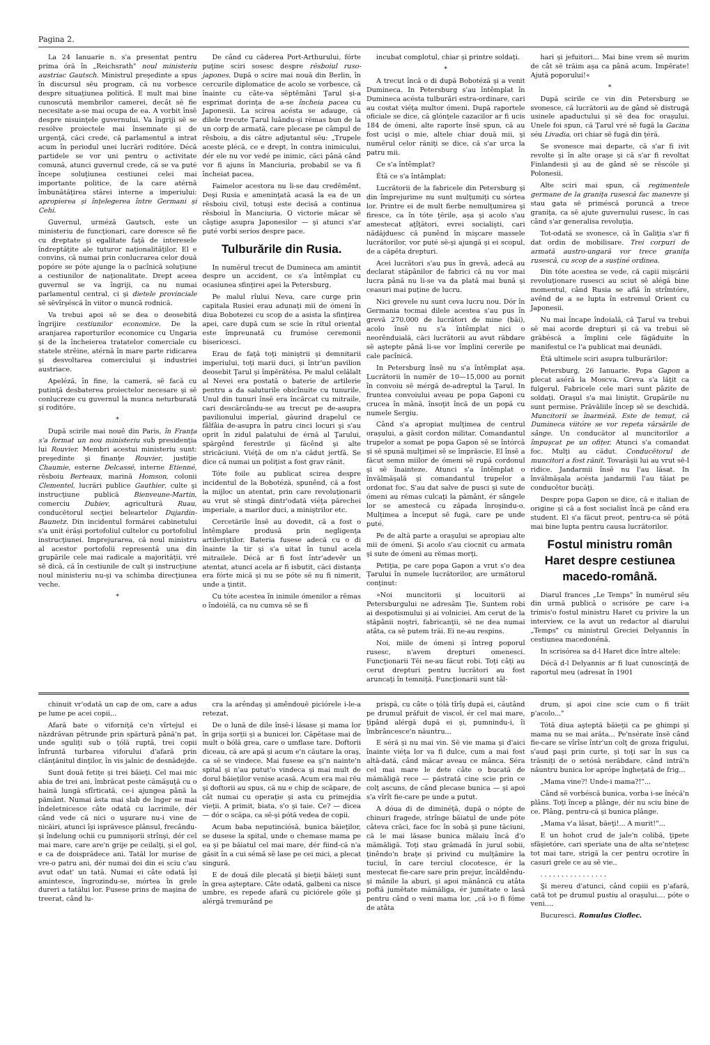Pagina 2.
La 24 Ianuarie n. s'a presentat pentru prima óră în „Reichsrath" noul ministeriu austriac Gautsch. Ministrul preşedinte a spus în discursul sĕu program, că nu vorbesce despre situaţiunea politică. E mult mai bine cunoscută membrilor camerei, decât sĕ fie necesitate a-se mai ocupa de ea. A vorbit însĕ despre nisuinţele guvernului. Va îngriji sĕ se resólve proiectele mai însemnate şi de urgenţă, căci crede, că parlamentul a intrat acum în periodul unei lucrări roditóre. Décă partidele se vor uni pentru o activitate comună, atunci guvernul crede, că se va puté începe soluţiunea cestiunei celei mai importante politice, de la care atérnă îmbunătăţirea stărei interne a imperiului: apropierea şi înţelegerea între Germani şi Cehi.
Guvernul, urméză Gautsch, este un ministeriu de funcţionari, care doresce sĕ fie cu dreptate şi egalitate faţă de interesele îndreptăţite ale tuturor naţionalităţilor. El e convins, că numai prin conlucrarea celor două popóre se póte ajunge la o pacînică soluţiune a cestiunilor de naţionalitate. Drept aceea guvernul se va îngriji, ca nu numai parlamentul central, ci şi dietele provinciale sĕ sĕvîrşéscă în viitor o muncă rodnică.
Va trebui apoi sĕ se dea o deosebită îngrijire cestiunilor economice. De la aranjarea raporturilor economice cu Ungaria şi de la încheierea tratatelor comerciale cu statele strĕine, atérnă în mare parte ridicarea şi desvoltarea comerciului şi industriei austriace.
Apeléză, în fine, la cameră, sĕ facă cu putinţă desbaterea proiectelor necesare şi sĕ conlucreze cu guvernul la munca neturburată şi roditóre.
*
După scirile mai nouĕ din Paris, în Franţa s'a format un nou ministeriu sub presidenţia lui Rouvier. Membri acestui ministeriu sunt: preşedinte şi finanţe Rouvier, justiţie Chaumie, esterne Delcassé, interne Etienné, rĕsboiu Berteaux, marină Homson, colonii Clementel, lucrări publice Gauthier, culte şi instrucţiune publică Bienveune-Martin, comerciu Dubiev, agricultură Ruau, conducĕtorul secţiei beleartelor Dujardin-Baunetz. Din incidentul formărei cabinetului s'a unit érăşi portofoliul cultelor cu portofoliul instrucţiunei. Imprejurarea, că noul ministru al acestor portofolii representă una din grupările cele mai radicale a majorităţii, vré sĕ dică, că în cestiunile de cult şi instrucţiune noul ministeriu nu-şi va schimba direcţiunea veche.
*
De când cu căderea Port-Arthurului, fórte puţine sciri sosesc despre rĕsboiul ruso-japones. După o scire mai nouă din Berlin, în cercurile diplomatice de acolo se vorbesce, că înainte cu câte-va sĕptĕmâni Ţarul şi-a esprimat dorinţa de a-se încheia pacea cu Japonesii. La scirea acésta se adauge, că dilele trecute Ţarul luându-şi rĕmas bun de la un corp de armată, care plecase pe câmpul de rĕsboiu, a dis către adjutantul sĕu: „Trupele aceste plécă, ce e drept, în contra inimicului, dér ele nu vor vedé pe inimic, căci până când vor fi ajuns în Manciuria, probabil se va fi încheiat pacea.
Faimelor acestora nu li-se dau credĕmênt. Deşi Rusia e ameninţată acasă la ea de un rĕsboiu civil, totuşi este decisă a continua rĕsboiul în Manciuria. O victorie măcar sĕ câştige asupra Japonesilor — şi atunci s'ar puté vorbi serios despre pace.
Tulburările din Rusia.
In numĕrul trecut de Dumineca am amintit despre un accident, ce s'a întêmplat cu ocasiunea sfinţirei apei la Petersburg.
Pe malul rîului Neva, care curge prin capitala Rusiei erau adunaţi mii de ómeni în diua Bobotezei cu scop de a asista la sfinţirea apei, care după cum se scie în ritul oriental este împreunată cu frumóse ceremonii bisericesci.
Erau de faţă toţi miniştrii şi demnitarii imperiului, toţi marii duci, şi într'un pavilion deosebit Ţarul şi împĕrătésa. Pe malul celălalt al Nevei era postată o baterie de artilerie pentru a da saluturile obicînuite cu tunurile. Unul din tunuri însĕ era încărcat cu mitraile, cari descărcându-se au trecut pe de-asupra pavilionului imperial, găurind drapelul ce fâlfâia de-asupra în patru cinci locuri şi s'au oprit în zidul palatului de érnă al Ţarului, spărgênd ferestrile şi făcênd şi alte stricăciuni. Viéţă de om n'a cădut jertfă. Se dice că numai un poliţist a fost grav rănit.
Tóte foile au publicat scirea despre incidentul de la Bobotéză, spunênd, că a fost la mijloc un atentat, prin care revoluţionarii au vrut sĕ stingă dintr'odată viéţa părechei imperiale, a marilor duci, a miniştrilor etc.
Cercetările însĕ au dovedit, că a fost o întêmplare produsă prin negligenţa artileriştilor. Bateria fusese adecă cu o di înainte la tir şi s'a uitat în tunul acela mitrailele. Décă ar fi fost într'adevĕr un atentat, atunci acela ar fi isbutit, căci distanţa era fórte mică şi nu se póte sĕ nu fi nimerit, unde a ţintit.
Cu tóte acestea în inimile ómenilor a rĕmas o îndoiélă, ca nu cumva sĕ se fi
incubat complotul, chiar şi printre soldaţi.
*
A trecut încă o di după Bobotéză şi a venit Dumineca. In Petersburg s'au întêmplat în Dumineca acésta tulburări estra-ordinare, cari au costat viéţa multor ómeni. După raportele oficiale se dice, că glónţele cazacilor ar fi ucis 184 de ómeni, alte raporte însĕ spun, că au fost ucişi o mie, altele chiar două mii, şi numĕrul celor răniţi se dice, că s'ar urca la patru mii.
Ce s'a întêmplat?
Étă ce s'a întâmplat:
Lucrătorii de la fabricele din Petersburg şi din împrejurime nu sunt mulţumiţi cu sórtea lor. Printre ei de mult fierbe nemulţumirea şi firesce, ca în tóte ţĕrile, aşa şi acolo s'au amestecat aţîţători, evrei socialişti, cari nădăjduesc că punênd în mişcare massele lucrătorilor, vor puté sĕ-şi ajungă şi ei scopul, de a căpĕta drepturi.
Acei lucrători s'au pus în grevă, adecă au declarat stăpânilor de fabrici că nu vor mai lucra până nu li-se va da plată mai bună şi ceasuri mai puţine de lucru.
Nici grevele nu sunt ceva lucru nou. Dór în Germania tocmai dilele acestea s'au pus în grevă 270.000 de lucrători de mine (băi), acolo însĕ nu s'a întêmplat nici o neorênduială, căci lucrătorii au avut răbdare sĕ aştepte până li-se vor împlini cererile pe cale pacînică.
In Petersburg însĕ nu s'a întêmplat aşa. Lucrătorii în numĕr de 10—15,000 au pornit în convoiu sĕ mérgă de-adreptul la Ţarul. In fruntea convoiului aveau pe popa Gaponi cu crucea în mână, însoţit încă de un popă cu numele Sergiu.
Când s'a apropiat mulţimea de centrul oraşului, a găsit cordon militar. Comandantul trupelor a somat pe popa Gapon sĕ se întórcă şi sĕ spună mulţimei sĕ se împrăscie. El însĕ a făcut semn miilor de ómeni sĕ rupă cordonul şi sĕ înainteze. Atunci s'a întêmplat o învălmăşală şi comandantul trupelor a ordonat foc. S'au dat salve de pusci şi sute de ómeni au rĕmas culcaţi la pământ, ér sângele lor se amestecă cu zăpada înroşindu-o. Mulţimea a început sĕ fugă, care pe unde puté.
Pe de altă parte a oraşului se apropiau alte mii de ómeni. Şi acolo s'au ciocnit cu armata şi sute de ómeni au rĕmas morţi.
Petiţia, pe care popa Gapon a vrut s'o dea Ţarului în numele lucrătorilor, are următorul conţinut:
»Noi muncitorii şi locuitorii ai Petersburgului ne adresăm Ţie. Suntem robi ai despotismului şi ai volniciei. Am cerut de la stăpânii noştri, fabricanţii, sĕ ne dea numai atâta, ca sĕ putem trăi. Ei ne-au respins.
Noi, miile de ómeni şi întreg poporul rusesc, n'avem drepturi omenesci. Funcţionarii Tĕi ne-au făcut robi. Toţi câţi au cerut drepturi pentru lucrători au fost aruncaţi în temniţă. Funcţionarii sunt tâl-
hari şi jefuitori... Mai bine vrem sĕ murim de cât sĕ trăim aşa ca până acum. Impĕrate! Ajută poporului!«
*
După scirile ce vin din Petersburg se svonesce, că lucrătorii au de gând sĕ distrugă usinele apaductului şi sĕ dea foc oraşului. Unele foi spun, că Ţarul vré sĕ fugă la Gacina séu Livadia, ori chiar sĕ fugă din ţéră.
Se svonesce mai departe, că s'ar fi ivit revolte şi în alte oraşe şi că s'ar fi revoltat Finlandesii şi au de gând sĕ se rĕscóle şi Polonesii.
Alte sciri mai spun, că regimentele germane de la graniţa rusescă fac manevre şi stau gata sĕ priméscă poruncă a trece graniţa, ca sĕ ajute guvernului rusesc, în cas când s'ar generalisa revoluţia.
Tot-odată se svonesce, că în Galiţia s'ar fi dat ordin de mobilisare. Trei corpuri de armată austro-ungară vor trece graniţa rusescă, cu scop de a susţiné ordinea.
Din tóte acestea se vede, că capii mişcării revoluţionare rusesci au sciut sĕ alégă bine momentul, când Rusia se află în strîmtóre, avênd de a se lupta în estremul Orient cu Japonesii.
Nu mai încape îndoială, că Ţarul va trebui sĕ mai acorde drepturi şi că va trebui sĕ grăbéscă a împlini cele făgăduite în manifestul ce l'a publicat mai deunădi.
Étă ultimele sciri asupra tulburărilor:
Petersburg, 26 Ianuarie. Popa Gapon a plecat aséră la Moscva. Greva s'a lăţit ca fulgerul. Fabricele cele mari sunt pâzite de soldaţi. Oraşul s'a mai liniştit. Grupările nu sunt permise. Prăvăliile încep sĕ se deschidă. Muncitorii se înarméză. Este de temut, că Dumineca viitóre se vor repeta vărsările de sânge. Un conducător al muncitorilor a împuşcat pe un ofiţer. Atunci s'a comandat foc. Mulţi au cădut. Conducĕtorul de muncitori a fost rănit. Tovarăşii lui au vrut sĕ-l ridice. Jandarmii însĕ nu l'au lăsat. In învălmăşala acésta jandarmii l'au tăiat pe conducĕtor bucăţi.
Despre popa Gapon se dice, că e italian de origine şi că a fost socialist încă pe când era student. El s'a făcut preot, pentru-ca sĕ pótă mai bine lupta pentru causa lucrătorilor.
Fostul ministru român Haret despre cestiunea macedo-română.
Diarul frances „Le Temps" în numĕrul sĕu din urmă publică o scrisóre pe care i-a trimis'o fostul ministru Haret cu privire la un interview, ce la avut un redactor al diarului „Temps" cu ministrul Greciei Delyannis în cestiunea macedonénă.
In scrisórea sa d-l Haret dice între altele:
Décă d-l Delyannis ar fi luat cunoscinţă de raportul meu (adresat în 1901
chinuit vr'odată un cap de om, care a adus pe lume pe acei copii...
Afară bate o viforniţă ce'n vîrtejul ei năzdrăvan pĕtrunde prin spărtură până'n pat, unde sguliţi sub o ţólă ruptă, trei copii înfruntă turbarea viforului d'afară prin clănţănitul dinţilor, în vis jalnic de desnădejde.
Sunt două fetiţe şi trei băieţi. Cel mai mic abia de trei ani, îmbrăcat peste cămăşuţă cu o haină lungă sfîrticată, ce-i ajungea până la pământ. Numai ăsta mai slab de înger se mai îndeletnicesce câte odată cu lacrimile, dér când vede că nici o uşurare nu-i vine de nicăiri, atunci îşi isprăvesce plânsul, frecându-şi îndelung ochii cu pumnişorii strînşi, dér cel mai mare, care are'n grije pe ceilalţi, şi el gol, e ca de doisprădece ani. Tatăl lor murise de vre-o patru ani, dér numai doi din ei sciu c'au avut odat' un tată. Numai ei câte odată îşi amintesce, îngrozindu-se, mórtea în grele dureri a tatălui lor. Fusese prins de maşina de treerat, când lu-
cra la arêndaş şi amêndouĕ piciórele i-le-a retezat.
De o lună de dile însĕ-i lăsase şi mama lor în grija sorţii şi a bunicei lor. Căpĕtase mai de mult o bólă grea, care o umflase tare. Doftorii diceau, că are apă şi acum e'n căutare la oraş, ca sĕ se vindece. Mai fusese ea şi'n nainte'n spital şi n'au putut'o vindeca şi mai mult de dorul băieţilor venise acasă. Acum era mai rĕu şi doftorii au spus, că nu e chip de scăpare, de cât numai cu operaţie şi asta cu primejdia vieţii. A primit, biata, s'o şi taie. Ce? — dicea — dór o scăpa, ca sĕ-şi pótă vedea de copii.
Acum baba neputinciósă, bunica băieţilor, se dusese la spital, unde o chemase mama pe ea şi pe băiatul cel mai mare, dér fiind-că n'a găsit în a cui sémă sĕ lase pe cei mici, a plecat singură.
E de două dile plecată şi bieţii băieţi sunt în grea aşteptare. Câte odată, galbeni ca nisce umbre, es repede afară cu piciórele góle şi alérgă tremurând pe
prispă, cu câte o ţólă tîrîş după ei, căutând pe drumul prăfuit de viscol, ér cel mai mare, ţipând alérgă după ei şi, pumnindu-i, îi îmbrâncesce'n năuntru...
E séră şi nu mai vin. Sĕ vie mama şi d'aici înainte viéţa lor va fi dulce, cum a mai fost altă-dată, când măcar aveau ce mânca. Séra cel mai mare le dete câte o bucată de mămăligă rece — păstrată cine scie prin ce colţ ascuns, de când plecase bunica — şi apoi s'a vîrît fie-care pe unde a putut.
A dóua di de diminéţă, după o nópte de chinuri fragede, strînge băiatul de unde póte câteva crăci, face foc în sobă şi pune tăciuni, că le mai lăsase bunica mălaiu încă d'o mămăligă. Toţi stau grămadă în jurul sobii, ţinêndo'n braţe şi privind cu mulţămire la tuciul, în care terciul clocotesce, ér la mestecat fie-care sare prin prejur, încăldêndu-şi mânile la aburi, şi apoi mănâncă cu atâta poftă jumĕtate mămăliga, ér jumĕtate o lasă pentru când o veni mama lor, „că i-o fi fóme de atâta
drum, şi apoi cine scie cum o fi trăit p'acolo..."
Tótă diua aşteptă băieţii ca pe ghimpi şi mama nu se mai arăta... Pe'nsérate însĕ când fie-care se vîrîse într'un colţ de groza frigului, s'aud paşi prin curte, şi toţi sar în sus ca trăsniţi de o setósă nerăbdare, când intră'n năuntru bunica lor aprópe îngheţată de frig...
„Mama vine?! Unde-i mama?!"...
Când sĕ vorbéscă bunica, vorba i-se înécă'n plâns. Toţi încep a plânge, dér nu sciu bine de ce. Plâng, pentru-că şi bunica plânge.
„Mama v'a lăsat, băeţi!... A murit!"...
E un hohot crud de jale'n colibă, ţipete sfăşietóre, cari speriate una de alta se'nteţesc tot mai tare, strigă la cer pentru ocrotire în casuri grele ce au sĕ vie..
. . . . . . . . . . . . . . . .
Şi mereu d'atunci, când copiii es p'afară, cată tot pe drumul pustiu al oraşului.... póte o veni....
Bucuresci. Romulus Cioflec.